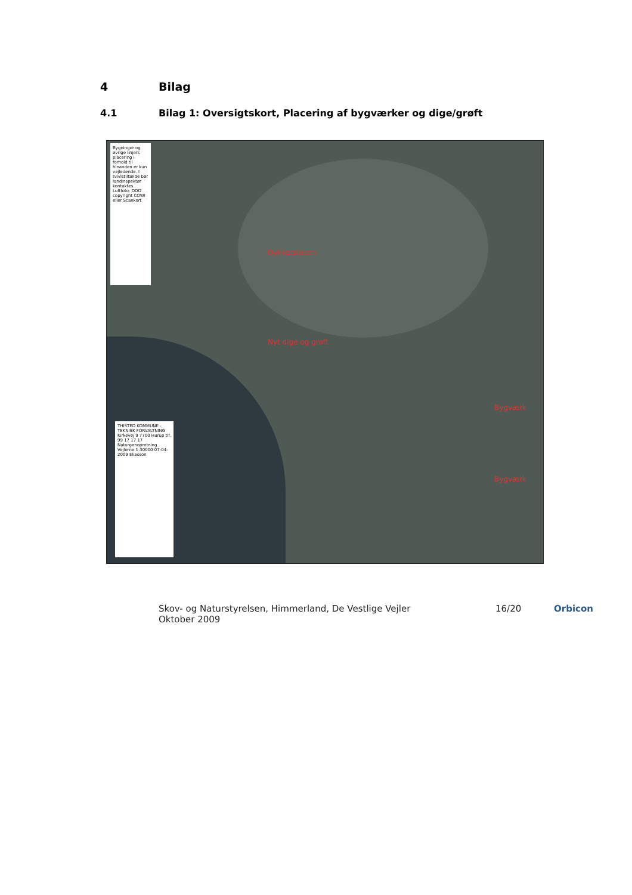4 Bilag
4.1 Bilag 1: Oversigtskort, Placering af bygværker og dige/grøft
Bygninger og øvrige linjers placering i forhold til hinanden er kun vejledende. I tvivlstilfælde bør landinspektør kontaktes. Luftfoto: DDO copyright COWI eller Scankort
Dykkerslusen
Nyt dige og grøft
Bygværk
Bygværk
THISTED KOMMUNE - TEKNISK FORVALTNING Kirkevej 9 7700 Hurup tlf. 99 17 17 17 Naturgenopretning Vejlerne 1:30000 07-04-2009 Eliasson
Skov- og Naturstyrelsen, Himmerland, De Vestlige Vejler
Oktober 2009 16/20 Orbicon